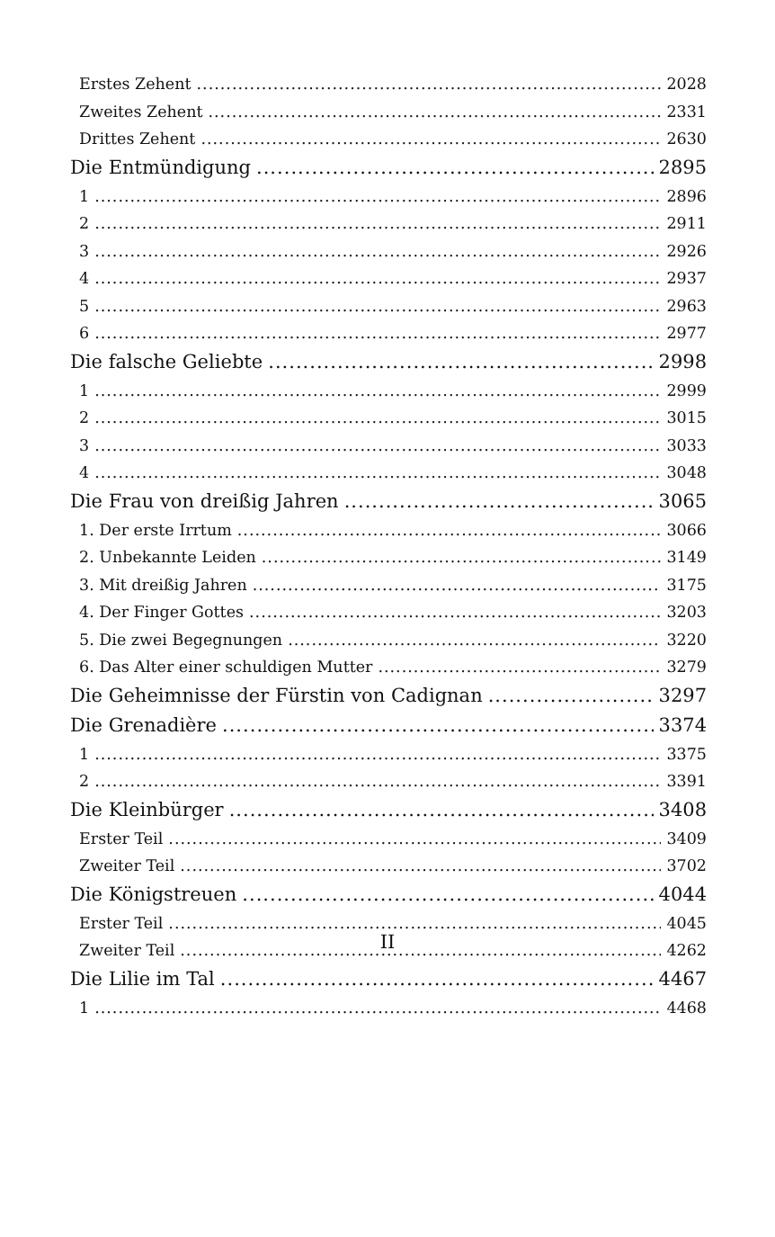Erstes Zehent 2028
Zweites Zehent 2331
Drittes Zehent 2630
Die Entmündigung 2895
1 2896
2 2911
3 2926
4 2937
5 2963
6 2977
Die falsche Geliebte 2998
1 2999
2 3015
3 3033
4 3048
Die Frau von dreißig Jahren 3065
1. Der erste Irrtum 3066
2. Unbekannte Leiden 3149
3. Mit dreißig Jahren 3175
4. Der Finger Gottes 3203
5. Die zwei Begegnungen 3220
6. Das Alter einer schuldigen Mutter 3279
Die Geheimnisse der Fürstin von Cadignan 3297
Die Grenadière 3374
1 3375
2 3391
Die Kleinbürger 3408
Erster Teil 3409
Zweiter Teil 3702
Die Königstreuen 4044
Erster Teil 4045
Zweiter Teil 4262
Die Lilie im Tal 4467
1 4468
II